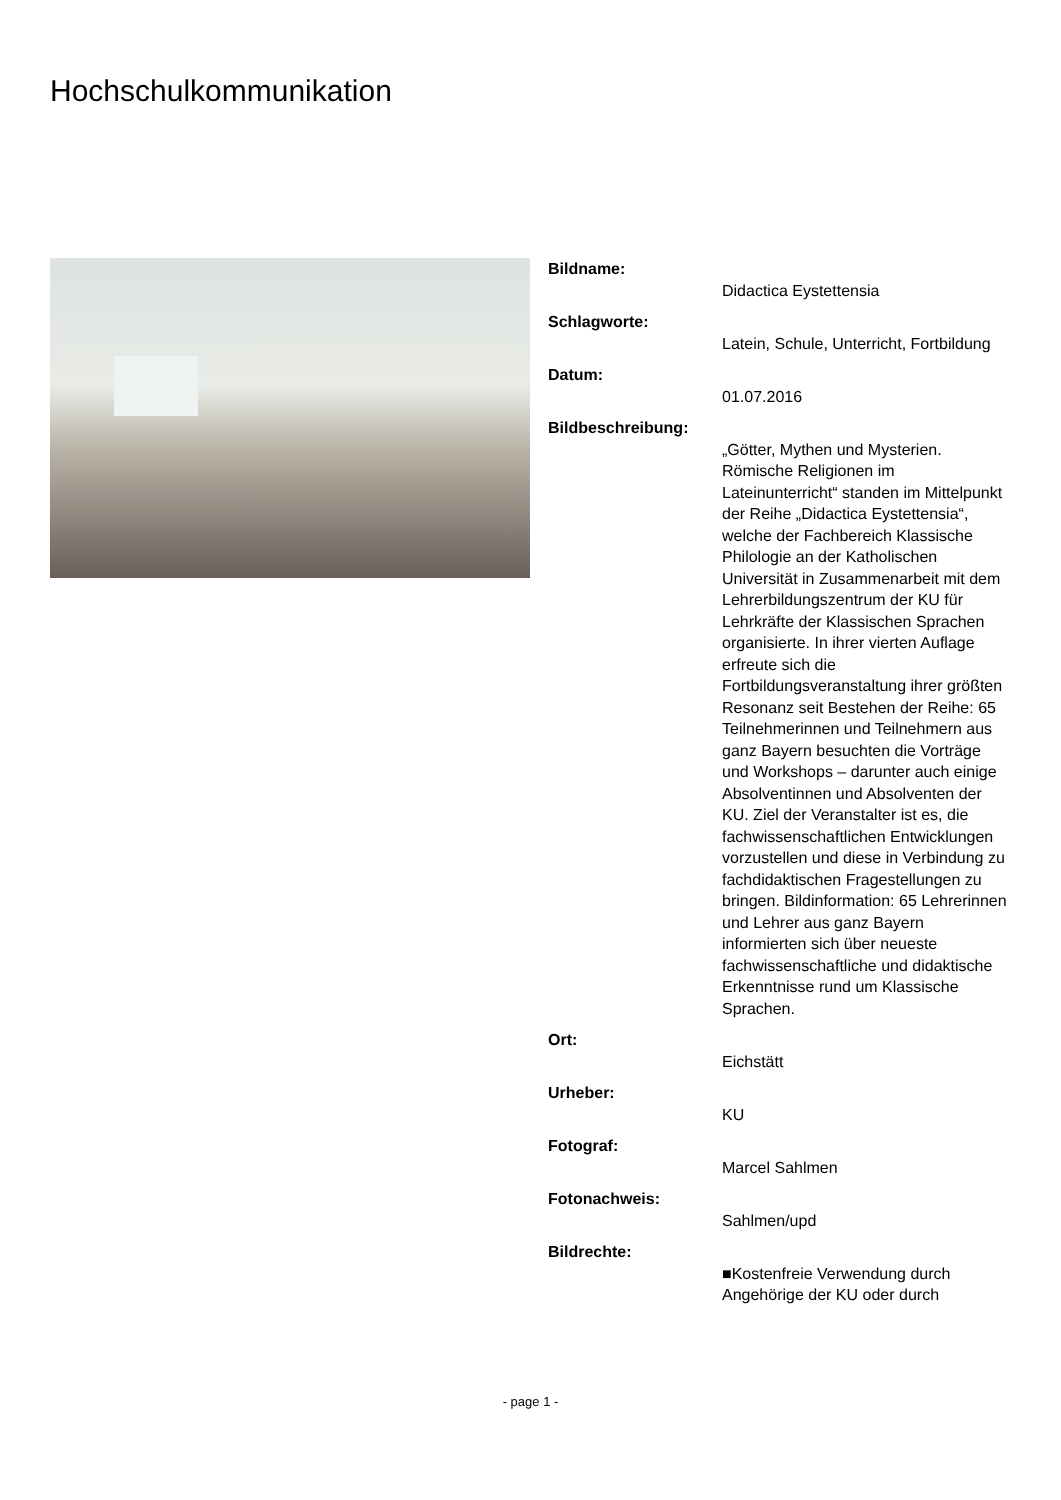Hochschulkommunikation
Bildname:
Didactica Eystettensia
Schlagworte:
Latein, Schule, Unterricht, Fortbildung
Datum:
01.07.2016
Bildbeschreibung:
„Götter, Mythen und Mysterien. Römische Religionen im Lateinunterricht“ standen im Mittelpunkt der Reihe „Didactica Eystettensia“, welche der Fachbereich Klassische Philologie an der Katholischen Universität in Zusammenarbeit mit dem Lehrerbildungszentrum der KU für Lehrkräfte der Klassischen Sprachen organisierte. In ihrer vierten Auflage erfreute sich die Fortbildungsveranstaltung ihrer größten Resonanz seit Bestehen der Reihe: 65 Teilnehmerinnen und Teilnehmern aus ganz Bayern besuchten die Vorträge und Workshops – darunter auch einige Absolventinnen und Absolventen der KU. Ziel der Veranstalter ist es, die fachwissenschaftlichen Entwicklungen vorzustellen und diese in Verbindung zu fachdidaktischen Fragestellungen zu bringen. Bildinformation: 65 Lehrerinnen und Lehrer aus ganz Bayern informierten sich über neueste fachwissenschaftliche und didaktische Erkenntnisse rund um Klassische Sprachen.
Ort:
Eichstätt
Urheber:
KU
Fotograf:
Marcel Sahlmen
Fotonachweis:
Sahlmen/upd
Bildrechte:
■Kostenfreie Verwendung durch Angehörige der KU oder durch
- page 1 -